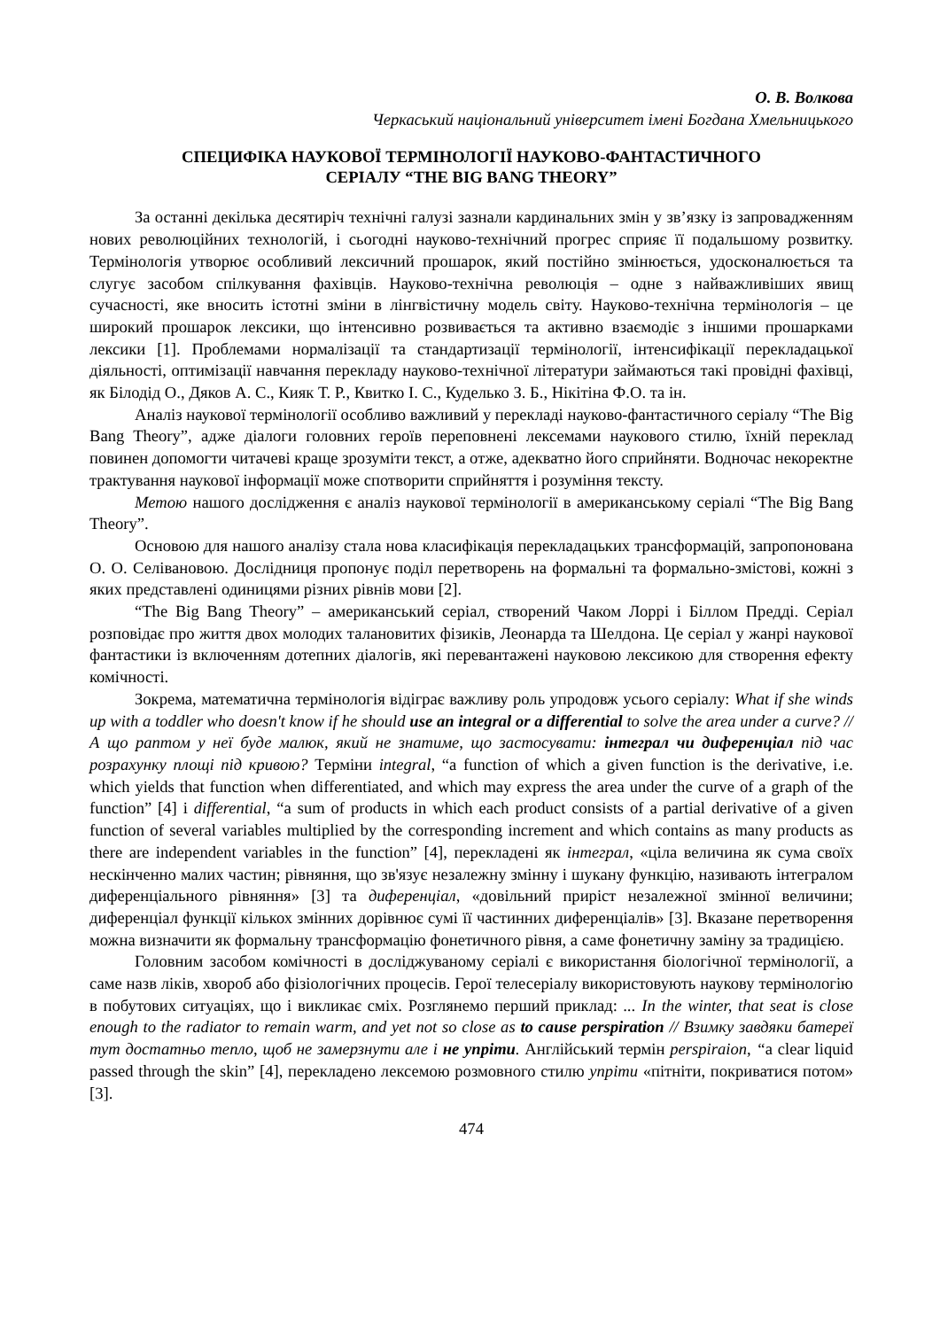О. В. Волкова
Черкаський національний університет імені Богдана Хмельницького
СПЕЦИФІКА НАУКОВОЇ ТЕРМІНОЛОГІЇ НАУКОВО-ФАНТАСТИЧНОГО
СЕРІАЛУ “THE BIG BANG THEORY”
За останні декілька десятиріч технічні галузі зазнали кардинальних змін у зв’язку із запровадженням нових революційних технологій, і сьогодні науково-технічний прогрес сприяє її подальшому розвитку. Термінологія утворює особливий лексичний прошарок, який постійно змінюється, удосконалюється та слугує засобом спілкування фахівців. Науково-технічна революція – одне з найважливіших явищ сучасності, яке вносить істотні зміни в лінгвістичну модель світу. Науково-технічна термінологія – це широкий прошарок лексики, що інтенсивно розвивається та активно взаємодіє з іншими прошарками лексики [1]. Проблемами нормалізації та стандартизації термінології, інтенсифікації перекладацької діяльності, оптимізації навчання перекладу науково-технічної літератури займаються такі провідні фахівці, як Білодід О., Дяков А. С., Кияк Т. Р., Квитко І. С., Куделько З. Б., Нікітіна Ф.О. та ін.
Аналіз наукової термінології особливо важливий у перекладі науково-фантастичного серіалу “The Big Bang Theory”, адже діалоги головних героїв переповнені лексемами наукового стилю, їхній переклад повинен допомогти читачеві краще зрозуміти текст, а отже, адекватно його сприйняти. Водночас некоректне трактування наукової інформації може спотворити сприйняття і розуміння тексту.
Метою нашого дослідження є аналіз наукової термінології в американському серіалі “The Big Bang Theory”.
Основою для нашого аналізу стала нова класифікація перекладацьких трансформацій, запропонована О. О. Селівановою. Дослідниця пропонує поділ перетворень на формальні та формально-змістові, кожні з яких представлені одиницями різних рівнів мови [2].
“The Big Bang Theory” – американський серіал, створений Чаком Лоррі і Біллом Предді. Серіал розповідає про життя двох молодих талановитих фізиків, Леонарда та Шелдона. Це серіал у жанрі наукової фантастики із включенням дотепних діалогів, які перевантажені науковою лексикою для створення ефекту комічності.
Зокрема, математична термінологія відіграє важливу роль упродовж усього серіалу: What if she winds up with a toddler who doesn't know if he should use an integral or a differential to solve the area under a curve? // А що раптом у неї буде малюк, який не знатиме, що застосувати: інтеграл чи диференціал під час розрахунку площі під кривою? Терміни integral, “a function of which a given function is the derivative, i.e. which yields that function when differentiated, and which may express the area under the curve of a graph of the function” [4] і differential, “a sum of products in which each product consists of a partial derivative of a given function of several variables multiplied by the corresponding increment and which contains as many products as there are independent variables in the function” [4], перекладені як інтеграл, «ціла величина як сума своїх нескінченно малих частин; рівняння, що зв'язує незалежну змінну і шукану функцію, називають інтегралом диференціального рівняння» [3] та диференціал, «довільний приріст незалежної змінної величини; диференціал функції кількох змінних дорівнює сумі її частинних диференціалів» [3]. Вказане перетворення можна визначити як формальну трансформацію фонетичного рівня, а саме фонетичну заміну за традицією.
Головним засобом комічності в досліджуваному серіалі є використання біологічної термінології, а саме назв ліків, хвороб або фізіологічних процесів. Герої телесеріалу використовують наукову термінологію в побутових ситуаціях, що і викликає сміх. Розглянемо перший приклад: ... In the winter, that seat is close enough to the radiator to remain warm, and yet not so close as to cause perspiration // Взимку завдяки батереї тут достатньо тепло, щоб не замерзнути але і не упріти. Англійський термін perspiraion, “a clear liquid passed through the skin” [4], перекладено лексемою розмовного стилю упріти «пітніти, покриватися потом» [3].
474